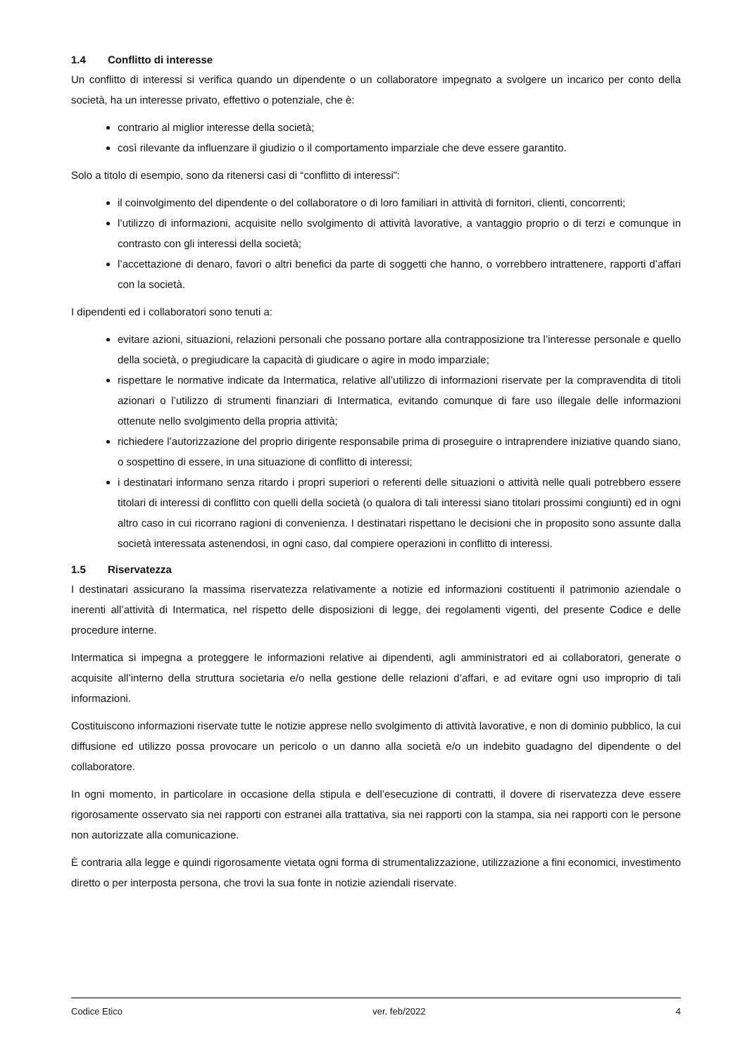1.4 Conflitto di interesse
Un conflitto di interessi si verifica quando un dipendente o un collaboratore impegnato a svolgere un incarico per conto della società, ha un interesse privato, effettivo o potenziale, che è:
contrario al miglior interesse della società;
così rilevante da influenzare il giudizio o il comportamento imparziale che deve essere garantito.
Solo a titolo di esempio, sono da ritenersi casi di “conflitto di interessi”:
il coinvolgimento del dipendente o del collaboratore o di loro familiari in attività di fornitori, clienti, concorrenti;
l’utilizzo di informazioni, acquisite nello svolgimento di attività lavorative, a vantaggio proprio o di terzi e comunque in contrasto con gli interessi della società;
l’accettazione di denaro, favori o altri benefici da parte di soggetti che hanno, o vorrebbero intrattenere, rapporti d’affari con la società.
I dipendenti ed i collaboratori sono tenuti a:
evitare azioni, situazioni, relazioni personali che possano portare alla contrapposizione tra l’interesse personale e quello della società, o pregiudicare la capacità di giudicare o agire in modo imparziale;
rispettare le normative indicate da Intermatica, relative all’utilizzo di informazioni riservate per la compravendita di titoli azionari o l’utilizzo di strumenti finanziari di Intermatica, evitando comunque di fare uso illegale delle informazioni ottenute nello svolgimento della propria attività;
richiedere l’autorizzazione del proprio dirigente responsabile prima di proseguire o intraprendere iniziative quando siano, o sospettino di essere, in una situazione di conflitto di interessi;
i destinatari informano senza ritardo i propri superiori o referenti delle situazioni o attività nelle quali potrebbero essere titolari di interessi di conflitto con quelli della società (o qualora di tali interessi siano titolari prossimi congiunti) ed in ogni altro caso in cui ricorrano ragioni di convenienza. I destinatari rispettano le decisioni che in proposito sono assunte dalla società interessata astenendosi, in ogni caso, dal compiere operazioni in conflitto di interessi.
1.5 Riservatezza
I destinatari assicurano la massima riservatezza relativamente a notizie ed informazioni costituenti il patrimonio aziendale o inerenti all’attività di Intermatica, nel rispetto delle disposizioni di legge, dei regolamenti vigenti, del presente Codice e delle procedure interne.
Intermatica si impegna a proteggere le informazioni relative ai dipendenti, agli amministratori ed ai collaboratori, generate o acquisite all’interno della struttura societaria e/o nella gestione delle relazioni d’affari, e ad evitare ogni uso improprio di tali informazioni.
Costituiscono informazioni riservate tutte le notizie apprese nello svolgimento di attività lavorative, e non di dominio pubblico, la cui diffusione ed utilizzo possa provocare un pericolo o un danno alla società e/o un indebito guadagno del dipendente o del collaboratore.
In ogni momento, in particolare in occasione della stipula e dell’esecuzione di contratti, il dovere di riservatezza deve essere rigorosamente osservato sia nei rapporti con estranei alla trattativa, sia nei rapporti con la stampa, sia nei rapporti con le persone non autorizzate alla comunicazione.
È contraria alla legge e quindi rigorosamente vietata ogni forma di strumentalizzazione, utilizzazione a fini economici, investimento diretto o per interposta persona, che trovi la sua fonte in notizie aziendali riservate.
Codice Etico ver. feb/2022 4